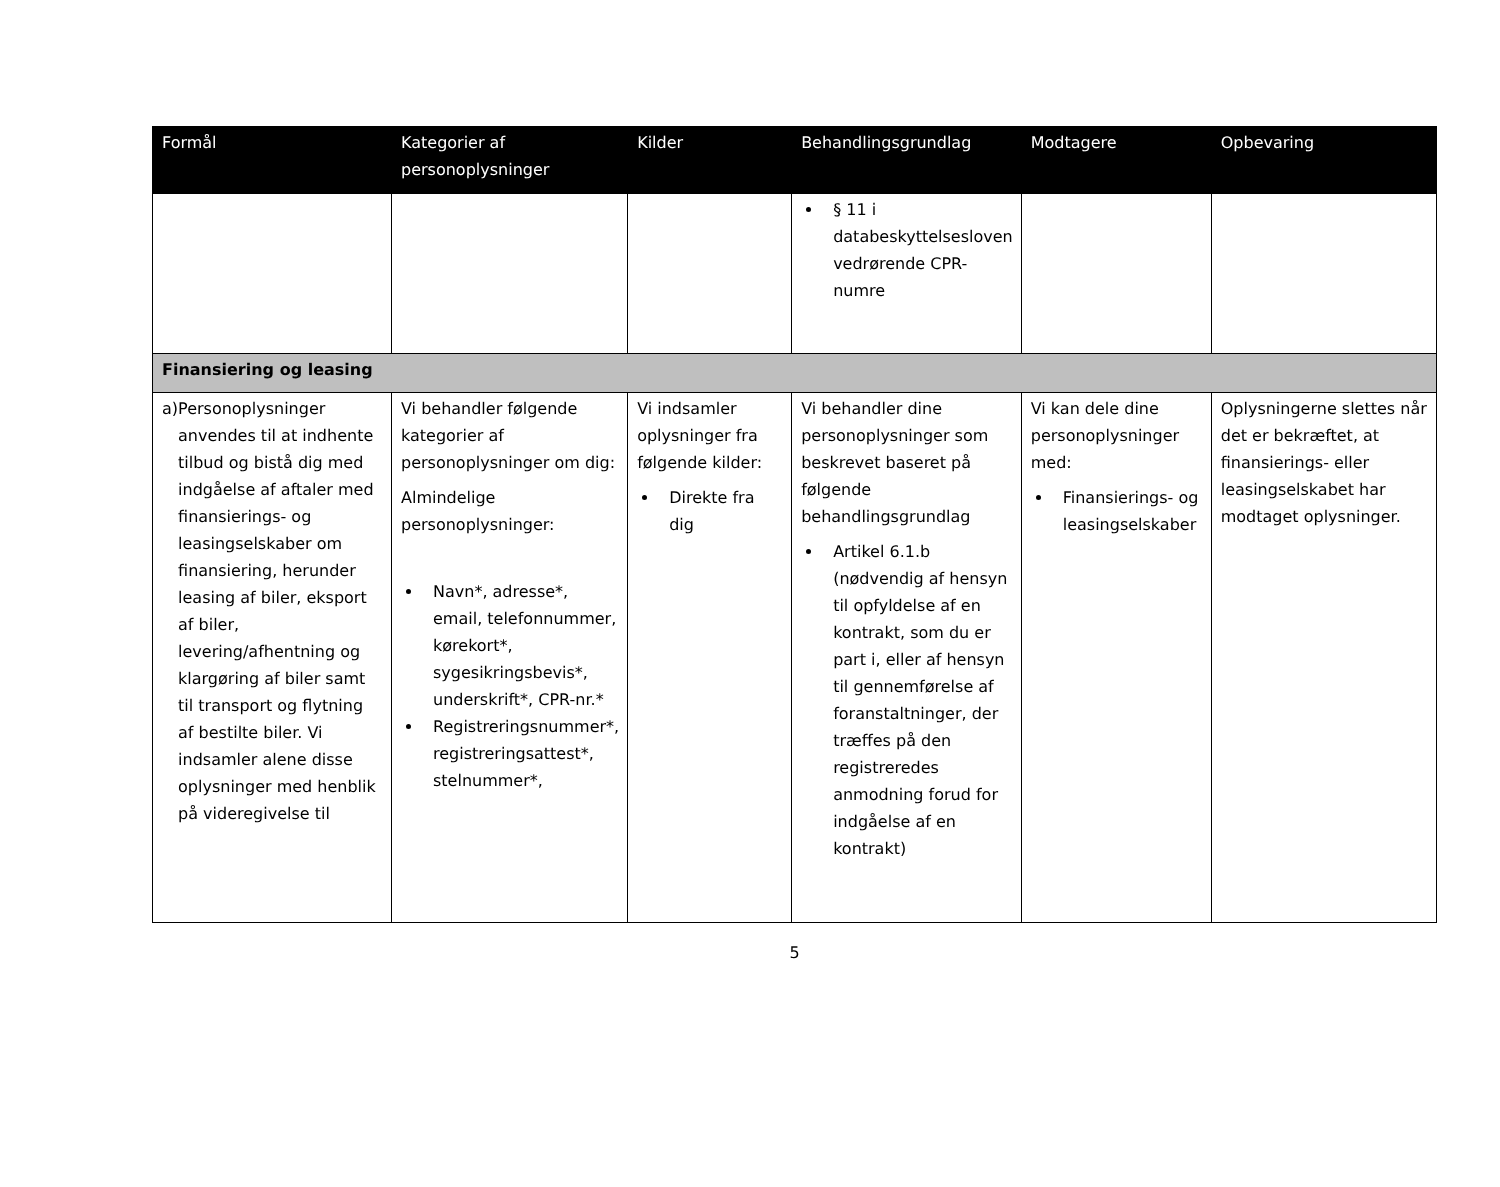| Formål | Kategorier af personoplysninger | Kilder | Behandlingsgrundlag | Modtagere | Opbevaring |
| --- | --- | --- | --- | --- | --- |
| | | | § 11 i databeskyttelsesloven vedrørende CPR-numre | | |
| Finansiering og leasing | | | | | |
| a) Personoplysninger anvendes til at indhente tilbud og bistå dig med indgåelse af aftaler med finansierings- og leasingselskaber om finansiering, herunder leasing af biler, eksport af biler, levering/afhentning og klargøring af biler samt til transport og flytning af bestilte biler. Vi indsamler alene disse oplysninger med henblik på videregivelse til | Vi behandler følgende kategorier af personoplysninger om dig: Almindelige personoplysninger: Navn*, adresse*, email, telefonnummer, kørekort*, sygesikringsbevis*, underskrift*, CPR-nr.* Registreringsnummer*, registreringsattest*, stelnummer*, | Vi indsamler oplysninger fra følgende kilder: Direkte fra dig | Vi behandler dine personoplysninger som beskrevet baseret på følgende behandlingsgrundlag Artikel 6.1.b (nødvendig af hensyn til opfyldelse af en kontrakt, som du er part i, eller af hensyn til gennemførelse af foranstaltninger, der træffes på den registreredes anmodning forud for indgåelse af en kontrakt) | Vi kan dele dine personoplysninger med: Finansierings- og leasingselskaber | Oplysningerne slettes når det er bekræftet, at finansierings- eller leasingselskabet har modtaget oplysninger. |
5